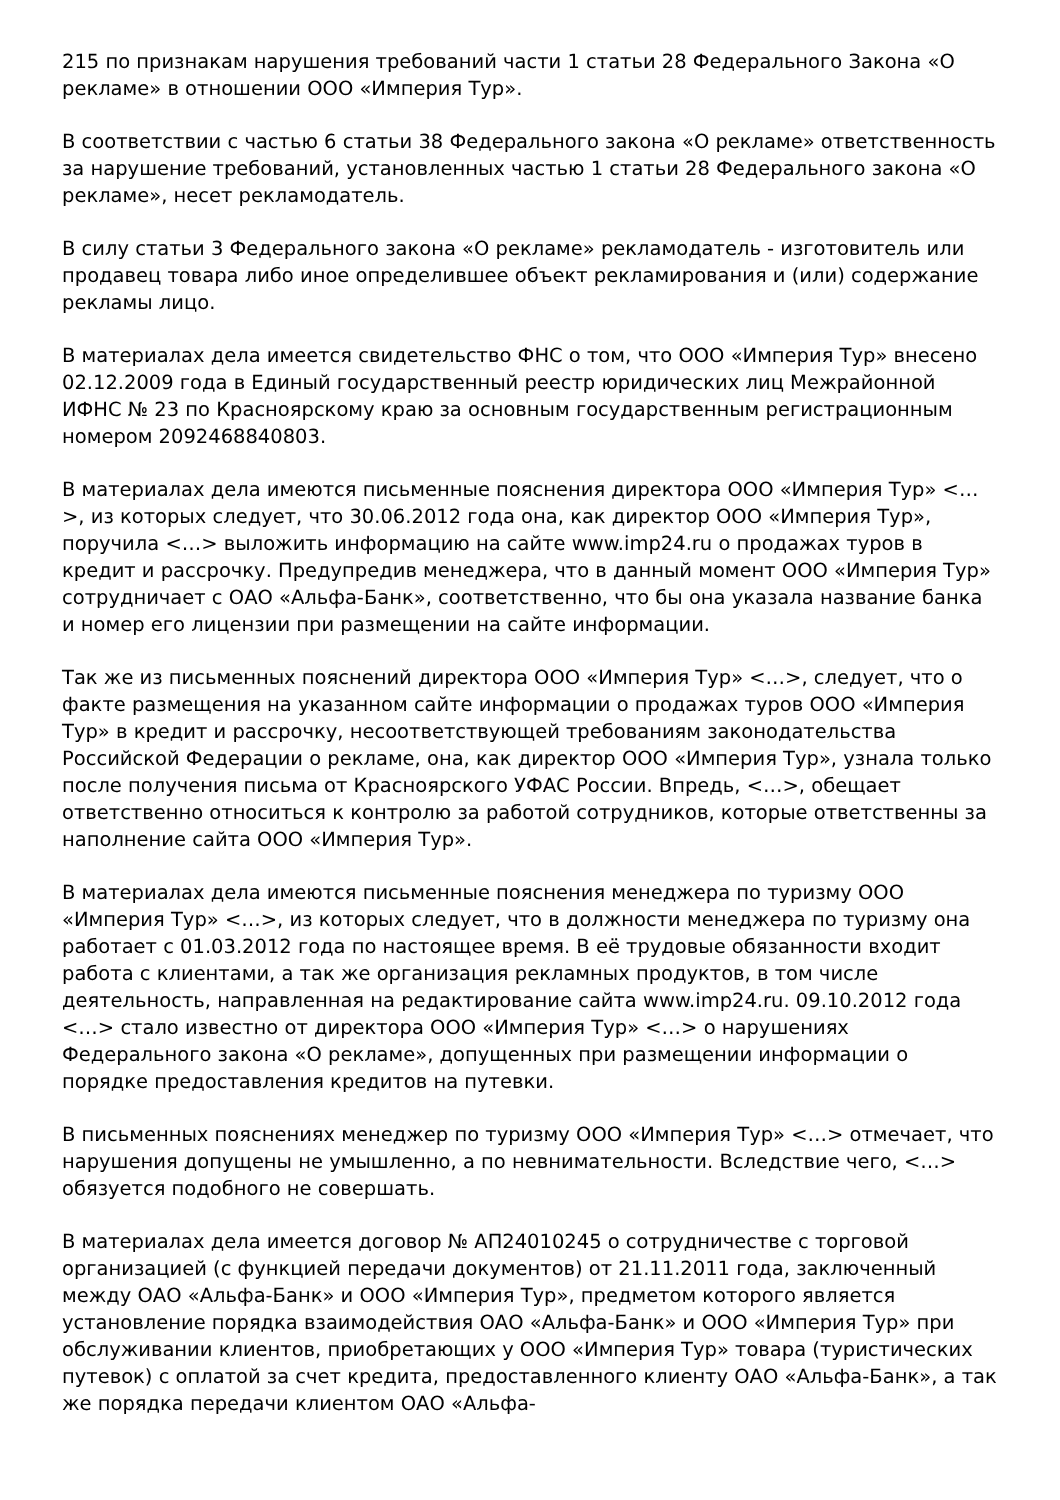215 по признакам нарушения требований части 1 статьи 28 Федерального Закона «О рекламе» в отношении ООО «Империя Тур».
В соответствии с частью 6 статьи 38 Федерального закона «О рекламе» ответственность за нарушение требований, установленных частью 1 статьи 28 Федерального закона «О рекламе», несет рекламодатель.
В силу статьи 3 Федерального закона «О рекламе» рекламодатель - изготовитель или продавец товара либо иное определившее объект рекламирования и (или) содержание рекламы лицо.
В материалах дела имеется свидетельство ФНС о том, что ООО «Империя Тур» внесено 02.12.2009 года в Единый государственный реестр юридических лиц Межрайонной ИФНС № 23 по Красноярскому краю за основным государственным регистрационным номером 2092468840803.
В материалах дела имеются письменные пояснения директора ООО «Империя Тур» <…>, из которых следует, что 30.06.2012 года она, как директор ООО «Империя Тур», поручила <…> выложить информацию на сайте www.imp24.ru о продажах туров в кредит и рассрочку. Предупредив менеджера, что в данный момент ООО «Империя Тур» сотрудничает с ОАО «Альфа-Банк», соответственно, что бы она указала название банка и номер его лицензии при размещении на сайте информации.
Так же из письменных пояснений директора ООО «Империя Тур» <…>, следует, что о факте размещения на указанном сайте информации о продажах туров ООО «Империя Тур» в кредит и рассрочку, несоответствующей требованиям законодательства Российской Федерации о рекламе, она, как директор ООО «Империя Тур», узнала только после получения письма от Красноярского УФАС России. Впредь, <…>, обещает ответственно относиться к контролю за работой сотрудников, которые ответственны за наполнение сайта ООО «Империя Тур».
В материалах дела имеются письменные пояснения менеджера по туризму ООО «Империя Тур» <…>, из которых следует, что в должности менеджера по туризму она работает с 01.03.2012 года по настоящее время. В её трудовые обязанности входит работа с клиентами, а так же организация рекламных продуктов, в том числе деятельность, направленная на редактирование сайта www.imp24.ru. 09.10.2012 года <…> стало известно от директора ООО «Империя Тур» <…> о нарушениях Федерального закона «О рекламе», допущенных при размещении информации о порядке предоставления кредитов на путевки.
В письменных пояснениях менеджер по туризму ООО «Империя Тур» <…> отмечает, что нарушения допущены не умышленно, а по невнимательности. Вследствие чего, <…> обязуется подобного не совершать.
В материалах дела имеется договор № АП24010245 о сотрудничестве с торговой организацией (с функцией передачи документов) от 21.11.2011 года, заключенный между ОАО «Альфа-Банк» и ООО «Империя Тур», предметом которого является установление порядка взаимодействия ОАО «Альфа-Банк» и ООО «Империя Тур» при обслуживании клиентов, приобретающих у ООО «Империя Тур» товара (туристических путевок) с оплатой за счет кредита, предоставленного клиенту ОАО «Альфа-Банк», а так же порядка передачи клиентом ОАО «Альфа-